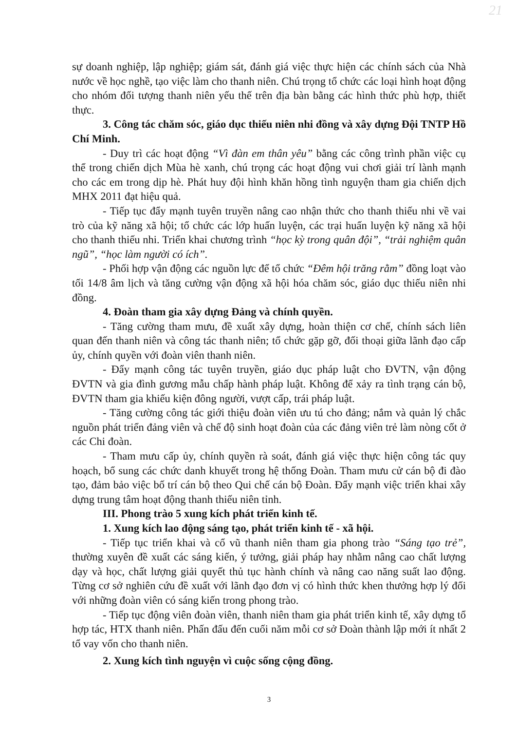21
sự doanh nghiệp, lập nghiệp; giám sát, đánh giá việc thực hiện các chính sách của Nhà nước về học nghề, tạo việc làm cho thanh niên. Chú trọng tổ chức các loại hình hoạt động cho nhóm đối tượng thanh niên yếu thế trên địa bàn bằng các hình thức phù hợp, thiết thực.
3. Công tác chăm sóc, giáo dục thiếu niên nhi đồng và xây dựng Đội TNTP Hồ Chí Minh.
- Duy trì các hoạt động “Vì đàn em thân yêu” bằng các công trình phần việc cụ thể trong chiến dịch Mùa hè xanh, chú trọng các hoạt động vui chơi giải trí lành mạnh cho các em trong dịp hè. Phát huy đội hình khăn hồng tình nguyện tham gia chiến dịch MHX 2011 đạt hiệu quả.
- Tiếp tục đẩy mạnh tuyên truyền nâng cao nhận thức cho thanh thiếu nhi về vai trò của kỹ năng xã hội; tổ chức các lớp huấn luyện, các trại huấn luyện kỹ năng xã hội cho thanh thiếu nhi. Triển khai chương trình “học kỳ trong quân đội”, “trải nghiệm quân ngũ”, “học làm người có ích”.
- Phối hợp vận động các nguồn lực để tổ chức “Đêm hội trăng rằm” đồng loạt vào tối 14/8 âm lịch và tăng cường vận động xã hội hóa chăm sóc, giáo dục thiếu niên nhi đồng.
4. Đoàn tham gia xây dựng Đảng và chính quyền.
- Tăng cường tham mưu, đề xuất xây dựng, hoàn thiện cơ chế, chính sách liên quan đến thanh niên và công tác thanh niên; tổ chức gặp gỡ, đối thoại giữa lãnh đạo cấp ủy, chính quyền với đoàn viên thanh niên.
- Đẩy mạnh công tác tuyên truyền, giáo dục pháp luật cho ĐVTN, vận động ĐVTN và gia đình gương mẫu chấp hành pháp luật. Không để xảy ra tình trạng cán bộ, ĐVTN tham gia khiếu kiện đông người, vượt cấp, trái pháp luật.
- Tăng cường công tác giới thiệu đoàn viên ưu tú cho đảng; nắm và quản lý chắc nguồn phát triển đảng viên và chế độ sinh hoạt đoàn của các đảng viên trẻ làm nòng cốt ở các Chi đoàn.
- Tham mưu cấp ủy, chính quyền rà soát, đánh giá việc thực hiện công tác quy hoạch, bổ sung các chức danh khuyết trong hệ thống Đoàn. Tham mưu cử cán bộ đi đào tạo, đảm bảo việc bố trí cán bộ theo Qui chế cán bộ Đoàn. Đẩy mạnh việc triển khai xây dựng trung tâm hoạt động thanh thiếu niên tỉnh.
III. Phong trào 5 xung kích phát triển kinh tế.
1. Xung kích lao động sáng tạo, phát triển kinh tế - xã hội.
- Tiếp tục triển khai và cổ vũ thanh niên tham gia phong trào “Sáng tạo trẻ”, thường xuyên đề xuất các sáng kiến, ý tưởng, giải pháp hay nhằm nâng cao chất lượng dạy và học, chất lượng giải quyết thủ tục hành chính và nâng cao năng suất lao động. Từng cơ sở nghiên cứu đề xuất với lãnh đạo đơn vị có hình thức khen thưởng hợp lý đối với những đoàn viên có sáng kiến trong phong trào.
- Tiếp tục động viên đoàn viên, thanh niên tham gia phát triển kinh tế, xây dựng tổ hợp tác, HTX thanh niên. Phấn đấu đến cuối năm mỗi cơ sở Đoàn thành lập mới ít nhất 2 tổ vay vốn cho thanh niên.
2. Xung kích tình nguyện vì cuộc sống cộng đồng.
3